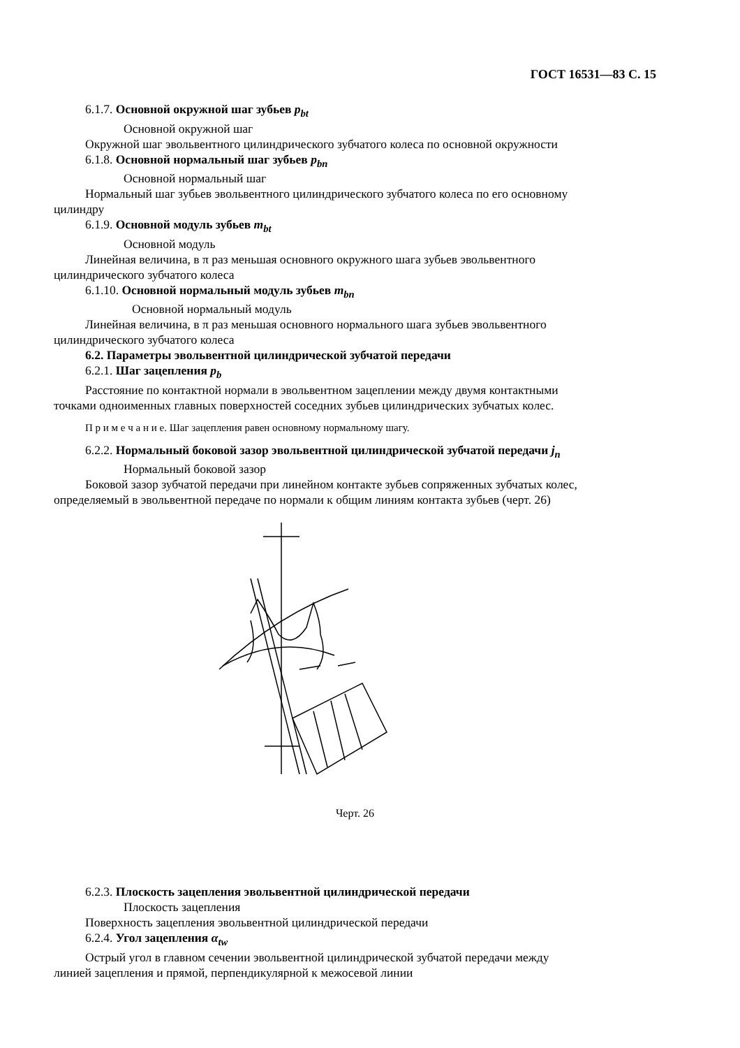ГОСТ 16531—83 С. 15
6.1.7. Основной окружной шаг зубьев p<sub>bt</sub>
Основной окружной шаг
Окружной шаг эвольвентного цилиндрического зубчатого колеса по основной окружности
6.1.8. Основной нормальный шаг зубьев p<sub>bn</sub>
Основной нормальный шаг
Нормальный шаг зубьев эвольвентного цилиндрического зубчатого колеса по его основному
цилиндру
6.1.9. Основной модуль зубьев m<sub>bt</sub>
Основной модуль
Линейная величина, в π раз меньшая основного окружного шага зубьев эвольвентного
цилиндрического зубчатого колеса
6.1.10. Основной нормальный модуль зубьев m<sub>bn</sub>
Основной нормальный модуль
Линейная величина, в π раз меньшая основного нормального шага зубьев эвольвентного
цилиндрического зубчатого колеса
6.2. Параметры эвольвентной цилиндрической зубчатой передачи
6.2.1. Шаг зацепления p<sub>b</sub>
Расстояние по контактной нормали в эвольвентном зацеплении между двумя контактными
точками одноименных главных поверхностей соседних зубьев цилиндрических зубчатых колес.
П р и м е ч а н и е. Шаг зацепления равен основному нормальному шагу.
6.2.2. Нормальный боковой зазор эвольвентной цилиндрической зубчатой передачи j<sub>n</sub>
Нормальный боковой зазор
Боковой зазор зубчатой передачи при линейном контакте зубьев сопряженных зубчатых колес,
определяемый в эвольвентной передаче по нормали к общим линиям контакта зубьев (черт. 26)
Черт. 26
6.2.3. Плоскость зацепления эвольвентной цилиндрической передачи
Плоскость зацепления
Поверхность зацепления эвольвентной цилиндрической передачи
6.2.4. Угол зацепления α<sub>tw</sub>
Острый угол в главном сечении эвольвентной цилиндрической зубчатой передачи между
линией зацепления и прямой, перпендикулярной к межосевой линии